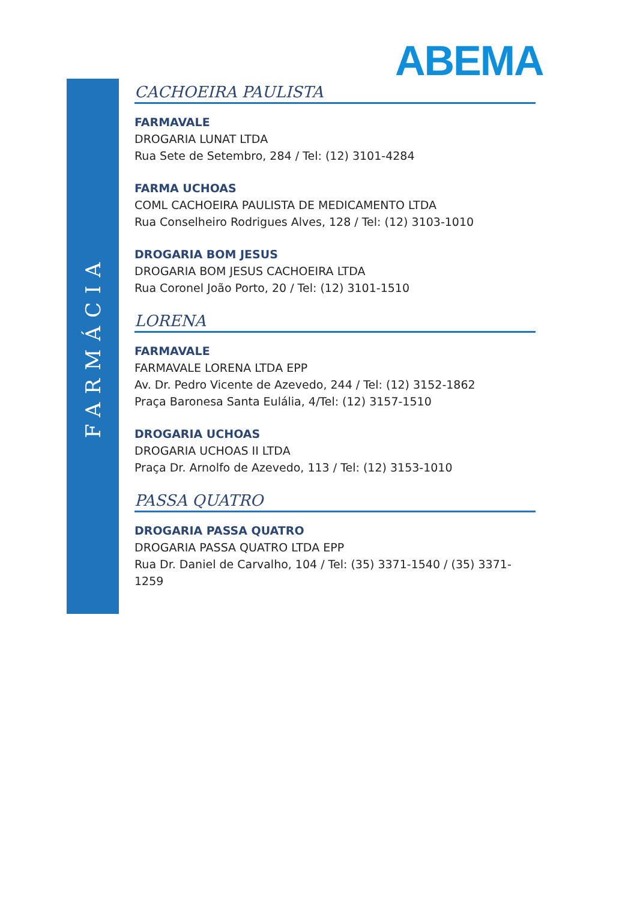FARMÁCIA
ABEMA
CACHOEIRA PAULISTA
FARMAVALE
DROGARIA LUNAT LTDA
Rua Sete de Setembro, 284 / Tel: (12) 3101-4284
FARMA UCHOAS
COML CACHOEIRA PAULISTA DE MEDICAMENTO LTDA
Rua Conselheiro Rodrigues Alves, 128 / Tel: (12) 3103-1010
DROGARIA BOM JESUS
DROGARIA BOM JESUS CACHOEIRA LTDA
Rua Coronel João Porto, 20 / Tel: (12) 3101-1510
LORENA
FARMAVALE
FARMAVALE LORENA LTDA EPP
Av. Dr. Pedro Vicente de Azevedo, 244 / Tel: (12) 3152-1862
Praça Baronesa Santa Eulália, 4/Tel: (12) 3157-1510
DROGARIA UCHOAS
DROGARIA UCHOAS II LTDA
Praça Dr. Arnolfo de Azevedo, 113 / Tel: (12) 3153-1010
PASSA QUATRO
DROGARIA PASSA QUATRO
DROGARIA PASSA QUATRO LTDA EPP
Rua Dr. Daniel de Carvalho, 104 / Tel: (35) 3371-1540 / (35) 3371-1259